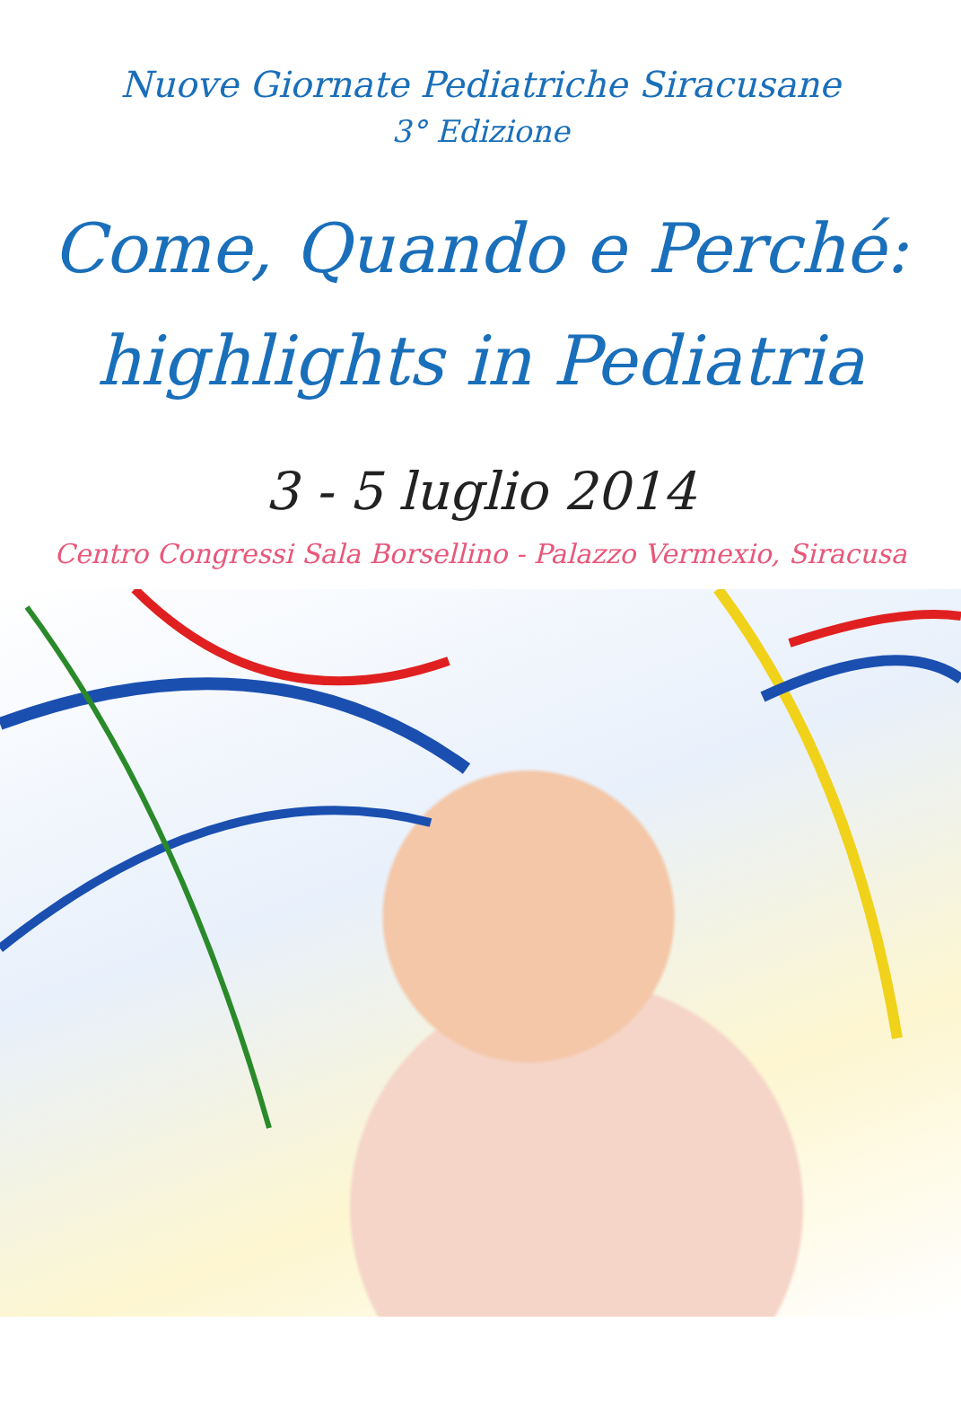Nuove Giornate Pediatriche Siracusane
3° Edizione
Come, Quando e Perché:
highlights in Pediatria
3 - 5 luglio 2014
Centro Congressi Sala Borsellino - Palazzo Vermexio, Siracusa